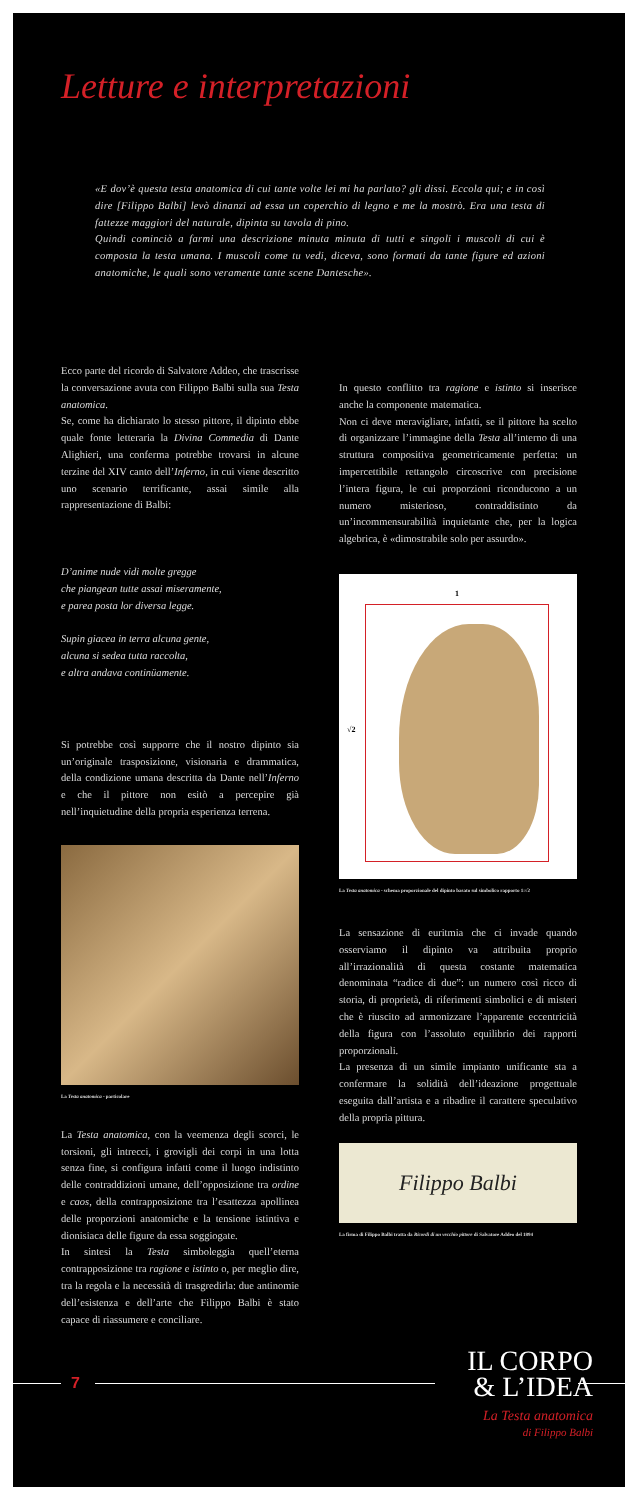Letture e interpretazioni
«E dov’è questa testa anatomica di cui tante volte lei mi ha parlato? gli dissi. Eccola qui; e in così dire [Filippo Balbi] levò dinanzi ad essa un coperchio di legno e me la mostrò. Era una testa di fattezze maggiori del naturale, dipinta su tavola di pino.
Quindi cominciò a farmi una descrizione minuta minuta di tutti e singoli i muscoli di cui è composta la testa umana. I muscoli come tu vedi, diceva, sono formati da tante figure ed azioni anatomiche, le quali sono veramente tante scene Dantesche».
Ecco parte del ricordo di Salvatore Addeo, che trascrisse la conversazione avuta con Filippo Balbi sulla sua Testa anatomica.
Se, come ha dichiarato lo stesso pittore, il dipinto ebbe quale fonte letteraria la Divina Commedia di Dante Alighieri, una conferma potrebbe trovarsi in alcune terzine del XIV canto dell’Inferno, in cui viene descritto uno scenario terrificante, assai simile alla rappresentazione di Balbi:
D’anime nude vidi molte gregge
che piangean tutte assai miseramente,
e parea posta lor diversa legge.
Supin giacea in terra alcuna gente,
alcuna si sedea tutta raccolta,
e altra andava continüamente.
Si potrebbe così supporre che il nostro dipinto sia un’originale trasposizione, visionaria e drammatica, della condizione umana descritta da Dante nell’Inferno e che il pittore non esitò a percepire già nell’inquietudine della propria esperienza terrena.
La Testa anatomica - particolare
La Testa anatomica, con la veemenza degli scorci, le torsioni, gli intrecci, i grovigli dei corpi in una lotta senza fine, si configura infatti come il luogo indistinto delle contraddizioni umane, dell’opposizione tra ordine e caos, della contrapposizione tra l’esattezza apollinea delle proporzioni anatomiche e la tensione istintiva e dionisiaca delle figure da essa soggiogate.
In sintesi la Testa simboleggia quell’eterna contrapposizione tra ragione e istinto o, per meglio dire, tra la regola e la necessità di trasgredirla: due antinomie dell’esistenza e dell’arte che Filippo Balbi è stato capace di riassumere e conciliare.
In questo conflitto tra ragione e istinto si inserisce anche la componente matematica.
Non ci deve meravigliare, infatti, se il pittore ha scelto di organizzare l’immagine della Testa all’interno di una struttura compositiva geometricamente perfetta: un impercettibile rettangolo circoscrive con precisione l’intera figura, le cui proporzioni riconducono a un numero misterioso, contraddistinto da un’incommensurabilità inquietante che, per la logica algebrica, è «dimostrabile solo per assurdo».
1
√2
La Testa anatomica - schema proporzionale del dipinto basato sul simbolico rapporto 1:√2
La sensazione di euritmia che ci invade quando osserviamo il dipinto va attribuita proprio all’irrazionalità di questa costante matematica denominata “radice di due”: un numero così ricco di storia, di proprietà, di riferimenti simbolici e di misteri che è riuscito ad armonizzare l’apparente eccentricità della figura con l’assoluto equilibrio dei rapporti proporzionali.
La presenza di un simile impianto unificante sta a confermare la solidità dell’ideazione progettuale eseguita dall’artista e a ribadire il carattere speculativo della propria pittura.
Filippo Balbi
La firma di Filippo Balbi tratta da Ricordi di un vecchio pittore di Salvatore Addeo del 1894
7
IL CORPO
& L’IDEA
La Testa anatomica
di Filippo Balbi